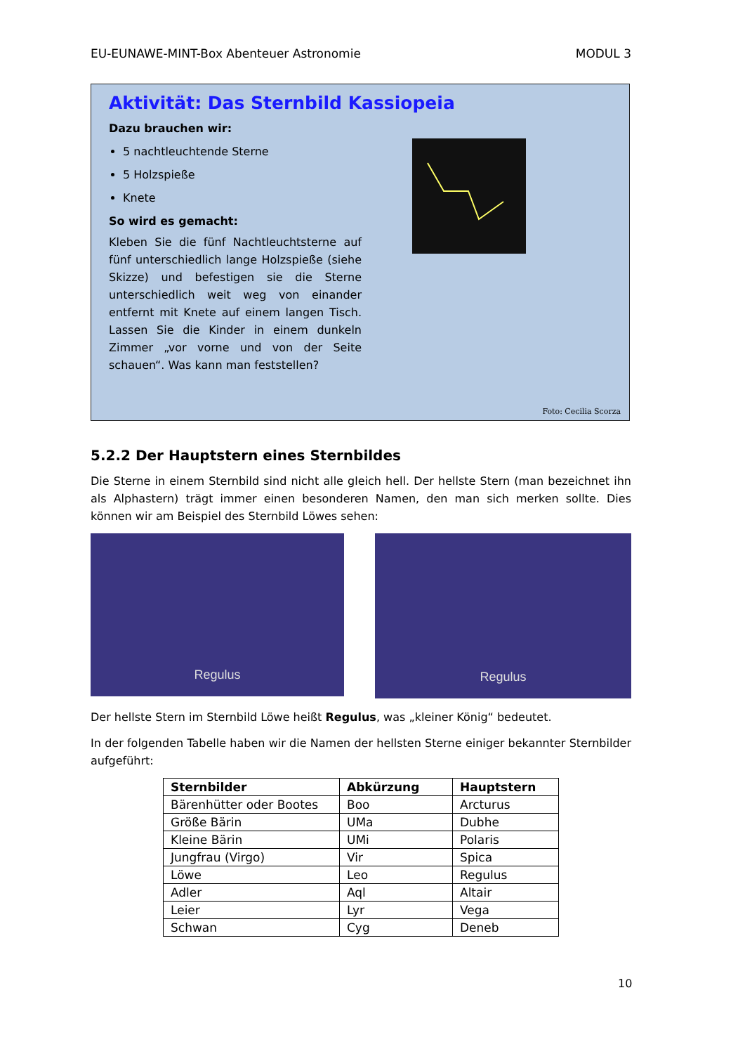EU-EUNAWE-MINT-Box Abenteuer Astronomie MODUL 3
Aktivität: Das Sternbild Kassiopeia
Dazu brauchen wir:
5 nachtleuchtende Sterne
5 Holzspieße
Knete
So wird es gemacht:
Kleben Sie die fünf Nachtleuchtsterne auf fünf unterschiedlich lange Holzspieße (siehe Skizze) und befestigen sie die Sterne unterschiedlich weit weg von einander entfernt mit Knete auf einem langen Tisch. Lassen Sie die Kinder in einem dunkeln Zimmer „vor vorne und von der Seite schauen“. Was kann man feststellen?
Foto: Cecilia Scorza
5.2.2 Der Hauptstern eines Sternbildes
Die Sterne in einem Sternbild sind nicht alle gleich hell. Der hellste Stern (man bezeichnet ihn als Alphastern) trägt immer einen besonderen Namen, den man sich merken sollte. Dies können wir am Beispiel des Sternbild Löwes sehen:
Regulus
Regulus
Der hellste Stern im Sternbild Löwe heißt Regulus, was „kleiner König“ bedeutet.
In der folgenden Tabelle haben wir die Namen der hellsten Sterne einiger bekannter Sternbilder aufgeführt:
| Sternbilder | Abkürzung | Hauptstern |
| --- | --- | --- |
| Bärenhütter oder Bootes | Boo | Arcturus |
| Größe Bärin | UMa | Dubhe |
| Kleine Bärin | UMi | Polaris |
| Jungfrau (Virgo) | Vir | Spica |
| Löwe | Leo | Regulus |
| Adler | Aql | Altair |
| Leier | Lyr | Vega |
| Schwan | Cyg | Deneb |
10